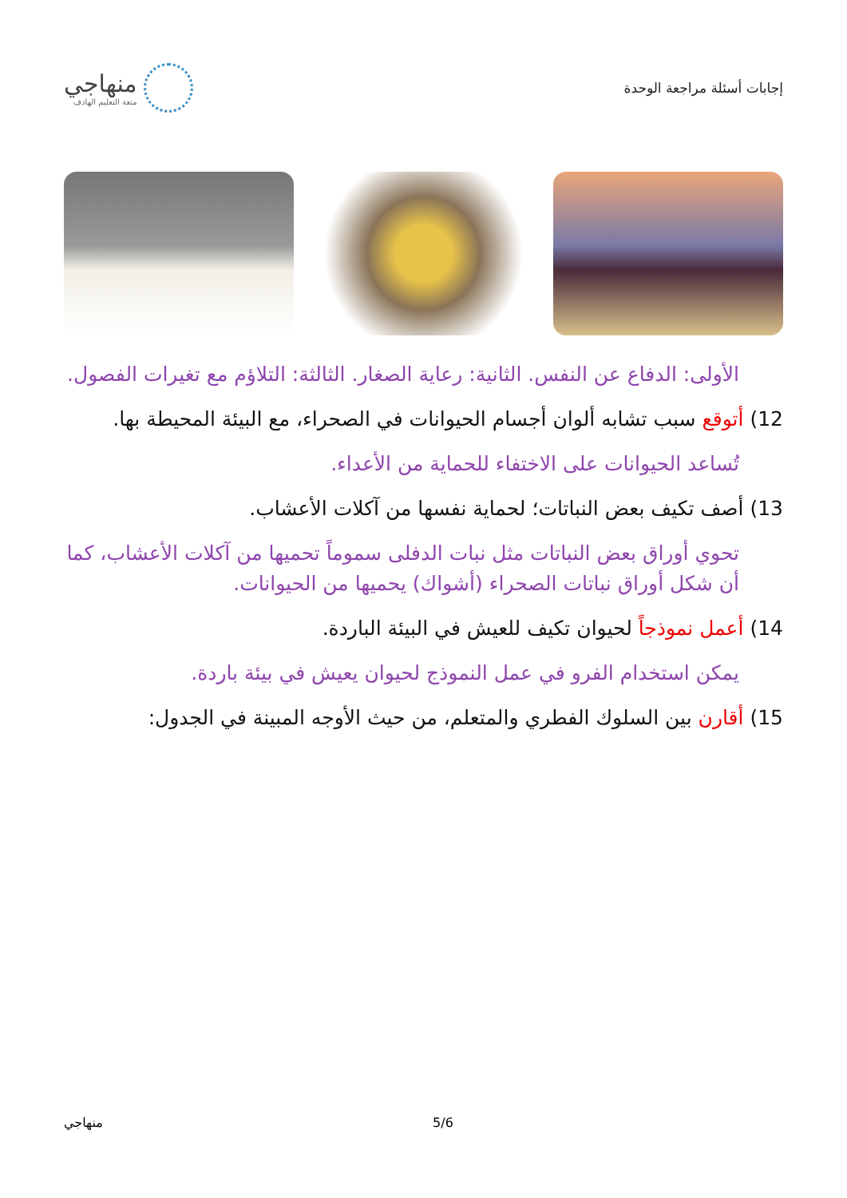إجابات أسئلة مراجعة الوحدة
منهاجي
متعة التعليم الهادف
الأولى: الدفاع عن النفس. الثانية: رعاية الصغار. الثالثة: التلاؤم مع تغيرات الفصول.
12) أتوقع سبب تشابه ألوان أجسام الحيوانات في الصحراء، مع البيئة المحيطة بها.
تُساعد الحيوانات على الاختفاء للحماية من الأعداء.
13) أصف تكيف بعض النباتات؛ لحماية نفسها من آكلات الأعشاب.
تحوي أوراق بعض النباتات مثل نبات الدفلى سموماً تحميها من آكلات الأعشاب، كما أن شكل أوراق نباتات الصحراء (أشواك) يحميها من الحيوانات.
14) أعمل نموذجاً لحيوان تكيف للعيش في البيئة الباردة.
يمكن استخدام الفرو في عمل النموذج لحيوان يعيش في بيئة باردة.
15) أقارن بين السلوك الفطري والمتعلم، من حيث الأوجه المبينة في الجدول:
5/6 منهاجي